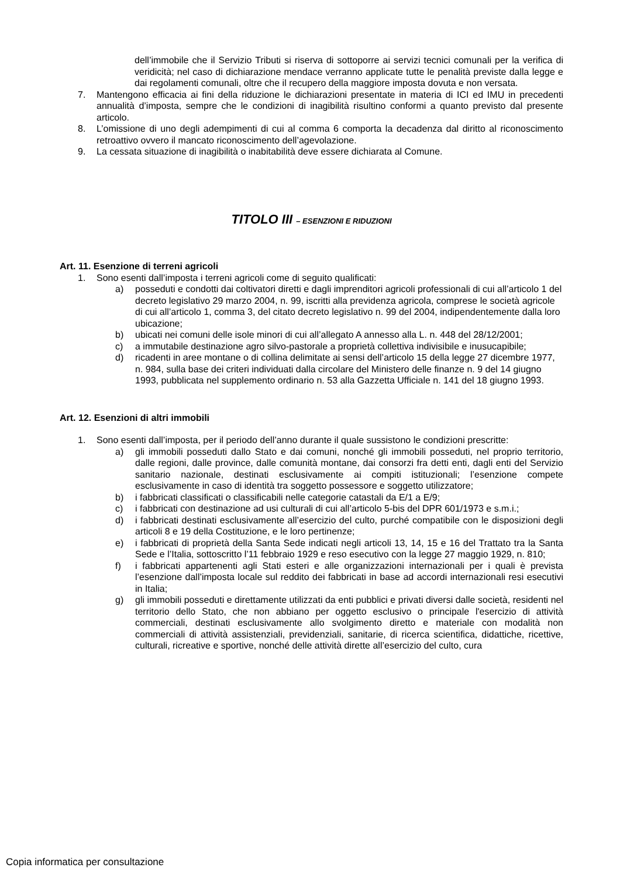dell’immobile che il Servizio Tributi si riserva di sottoporre ai servizi tecnici comunali per la verifica di veridicità; nel caso di dichiarazione mendace verranno applicate tutte le penalità previste dalla legge e dai regolamenti comunali, oltre che il recupero della maggiore imposta dovuta e non versata.
7. Mantengono efficacia ai fini della riduzione le dichiarazioni presentate in materia di ICI ed IMU in precedenti annualità d’imposta, sempre che le condizioni di inagibilità risultino conformi a quanto previsto dal presente articolo.
8. L’omissione di uno degli adempimenti di cui al comma 6 comporta la decadenza dal diritto al riconoscimento retroattivo ovvero il mancato riconoscimento dell’agevolazione.
9. La cessata situazione di inagibilità o inabitabilità deve essere dichiarata al Comune.
TITOLO III – ESENZIONI E RIDUZIONI
Art. 11. Esenzione di terreni agricoli
1. Sono esenti dall’imposta i terreni agricoli come di seguito qualificati:
a) posseduti e condotti dai coltivatori diretti e dagli imprenditori agricoli professionali di cui all’articolo 1 del decreto legislativo 29 marzo 2004, n. 99, iscritti alla previdenza agricola, comprese le società agricole di cui all’articolo 1, comma 3, del citato decreto legislativo n. 99 del 2004, indipendentemente dalla loro ubicazione;
b) ubicati nei comuni delle isole minori di cui all’allegato A annesso alla L. n. 448 del 28/12/2001;
c) a immutabile destinazione agro silvo-pastorale a proprietà collettiva indivisibile e inusucapibile;
d) ricadenti in aree montane o di collina delimitate ai sensi dell’articolo 15 della legge 27 dicembre 1977, n. 984, sulla base dei criteri individuati dalla circolare del Ministero delle finanze n. 9 del 14 giugno 1993, pubblicata nel supplemento ordinario n. 53 alla Gazzetta Ufficiale n. 141 del 18 giugno 1993.
Art. 12. Esenzioni di altri immobili
1. Sono esenti dall’imposta, per il periodo dell’anno durante il quale sussistono le condizioni prescritte:
a) gli immobili posseduti dallo Stato e dai comuni, nonché gli immobili posseduti, nel proprio territorio, dalle regioni, dalle province, dalle comunità montane, dai consorzi fra detti enti, dagli enti del Servizio sanitario nazionale, destinati esclusivamente ai compiti istituzionali; l’esenzione compete esclusivamente in caso di identità tra soggetto possessore e soggetto utilizzatore;
b) i fabbricati classificati o classificabili nelle categorie catastali da E/1 a E/9;
c) i fabbricati con destinazione ad usi culturali di cui all’articolo 5-bis del DPR 601/1973 e s.m.i.;
d) i fabbricati destinati esclusivamente all’esercizio del culto, purché compatibile con le disposizioni degli articoli 8 e 19 della Costituzione, e le loro pertinenze;
e) i fabbricati di proprietà della Santa Sede indicati negli articoli 13, 14, 15 e 16 del Trattato tra la Santa Sede e l’Italia, sottoscritto l’11 febbraio 1929 e reso esecutivo con la legge 27 maggio 1929, n. 810;
f) i fabbricati appartenenti agli Stati esteri e alle organizzazioni internazionali per i quali è prevista l’esenzione dall’imposta locale sul reddito dei fabbricati in base ad accordi internazionali resi esecutivi in Italia;
g) gli immobili posseduti e direttamente utilizzati da enti pubblici e privati diversi dalle società, residenti nel territorio dello Stato, che non abbiano per oggetto esclusivo o principale l'esercizio di attività commerciali, destinati esclusivamente allo svolgimento diretto e materiale con modalità non commerciali di attività assistenziali, previdenziali, sanitarie, di ricerca scientifica, didattiche, ricettive, culturali, ricreative e sportive, nonché delle attività dirette all’esercizio del culto, cura
Copia informatica per consultazione